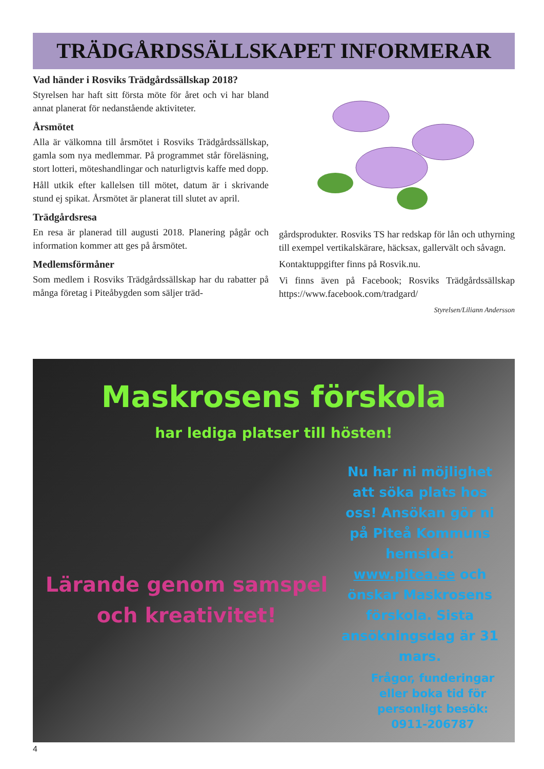TRÄDGÅRDSSÄLLSKAPET INFORMERAR
Vad händer i Rosviks Trädgårdssällskap 2018?
Styrelsen har haft sitt första möte för året och vi har bland annat planerat för nedanstående aktiviteter.
Årsmötet
Alla är välkomna till årsmötet i Rosviks Trädgårdssällskap, gamla som nya medlemmar. På programmet står föreläsning, stort lotteri, möteshandlingar och naturligtvis kaffe med dopp.
Håll utkik efter kallelsen till mötet, datum är i skrivande stund ej spikat. Årsmötet är planerat till slutet av april.
Trädgårdsresa
En resa är planerad till augusti 2018. Planering pågår och information kommer att ges på årsmötet.
Medlemsförmåner
Som medlem i Rosviks Trädgårdssällskap har du rabatter på många företag i Piteåbygden som säljer träd-
gårdsprodukter. Rosviks TS har redskap för lån och uthyrning till exempel vertikalskärare, häcksax, gallervält och såvagn.
Kontaktuppgifter finns på Rosvik.nu.
Vi finns även på Facebook; Rosviks Trädgårdssällskap https://www.facebook.com/tradgard/
Styrelsen/Liliann Andersson
Maskrosens förskola
har lediga platser till hösten!
Nu har ni möjlighet att söka plats hos oss! Ansökan gör ni på Piteå Kommuns hemsida: www.pitea.se och önskar Maskrosens förskola. Sista ansökningsdag är 31 mars.
Lärande genom samspel och kreativitet!
Frågor, funderingar eller boka tid för personligt besök: 0911-206787
4